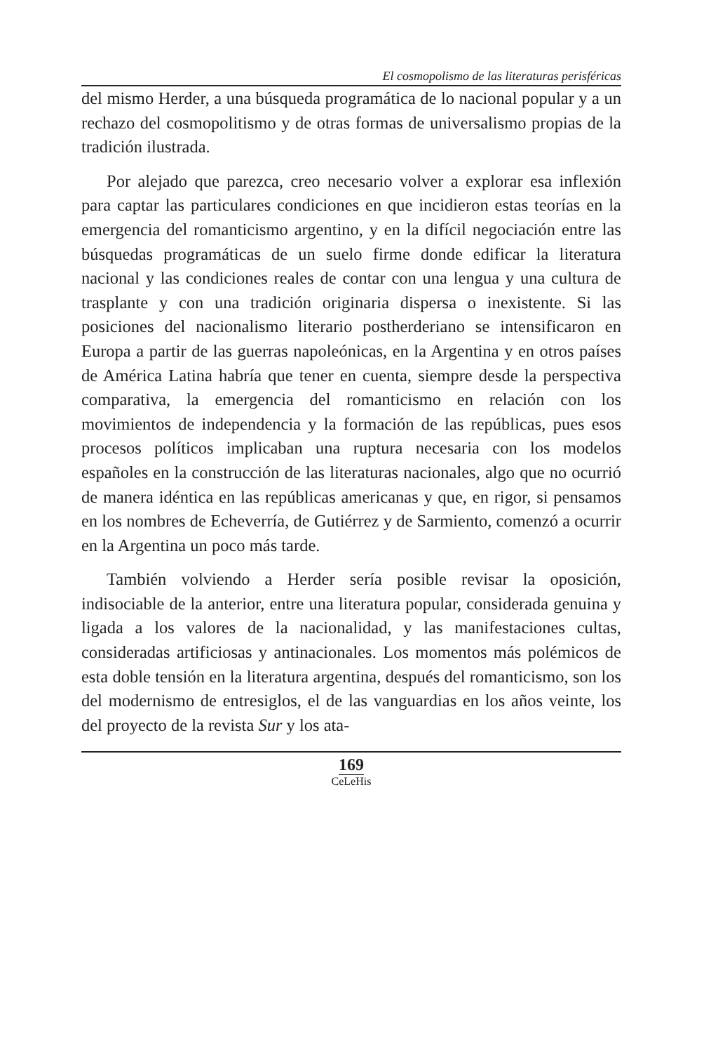El cosmopolismo de las literaturas perisféricas
del mismo Herder, a una búsqueda programática de lo nacional popular y a un rechazo del cosmopolitismo y de otras formas de universalismo propias de la tradición ilustrada.
Por alejado que parezca, creo necesario volver a explorar esa inflexión para captar las particulares condiciones en que incidieron estas teorías en la emergencia del romanticismo argentino, y en la difícil negociación entre las búsquedas programáticas de un suelo firme donde edificar la literatura nacional y las condiciones reales de contar con una lengua y una cultura de trasplante y con una tradición originaria dispersa o inexistente. Si las posiciones del nacionalismo literario postherderiano se intensificaron en Europa a partir de las guerras napoleónicas, en la Argentina y en otros países de América Latina habría que tener en cuenta, siempre desde la perspectiva comparativa, la emergencia del romanticismo en relación con los movimientos de independencia y la formación de las repúblicas, pues esos procesos políticos implicaban una ruptura necesaria con los modelos españoles en la construcción de las literaturas nacionales, algo que no ocurrió de manera idéntica en las repúblicas americanas y que, en rigor, si pensamos en los nombres de Echeverría, de Gutiérrez y de Sarmiento, comenzó a ocurrir en la Argentina un poco más tarde.
También volviendo a Herder sería posible revisar la oposición, indisociable de la anterior, entre una literatura popular, considerada genuina y ligada a los valores de la nacionalidad, y las manifestaciones cultas, consideradas artificiosas y antinacionales. Los momentos más polémicos de esta doble tensión en la literatura argentina, después del romanticismo, son los del modernismo de entresiglos, el de las vanguardias en los años veinte, los del proyecto de la revista Sur y los ata-
169
CeLeHis